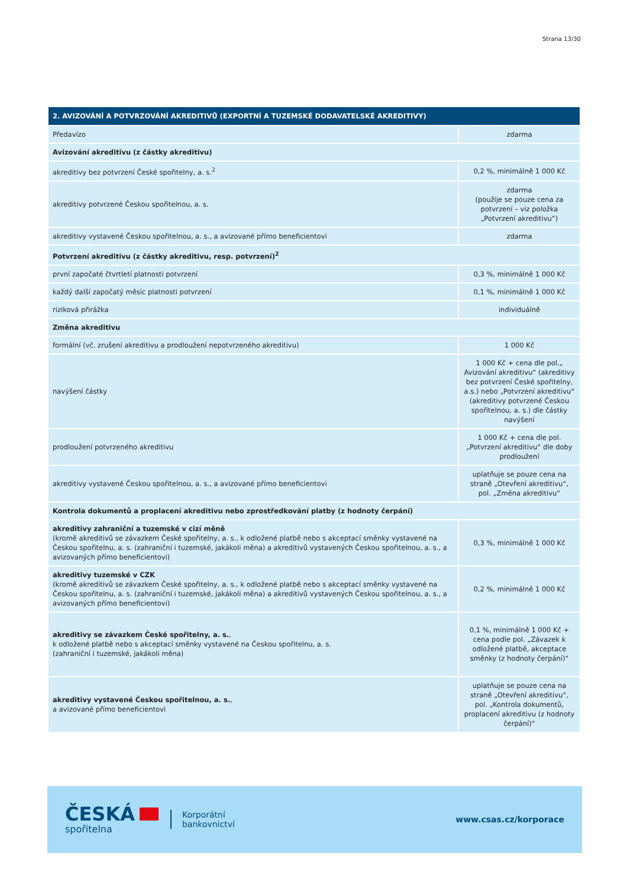Strana 13/30
| 2. AVIZOVÁNÍ A POTVRZOVÁNÍ AKREDITIVŮ (EXPORTNÍ A TUZEMSKÉ DODAVATELSKÉ AKREDITIVY) | |
| --- | --- |
| Předavízo | zdarma |
| Avizování akreditivu (z částky akreditivu) | |
| akreditivy bez potvrzení České spořitelny, a. s.<sup>2</sup> | 0,2 %, minimálně 1 000 Kč |
| akreditivy potvrzené Českou spořitelnou, a. s. | zdarma (použije se pouze cena za potvrzení – viz položka „Potvrzení akreditivu“) |
| akreditivy vystavené Českou spořitelnou, a. s., a avizované přímo beneficientovi | zdarma |
| Potvrzení akreditivu (z částky akreditivu, resp. potvrzení)<sup>2</sup> | |
| první započaté čtvrtletí platnosti potvrzení | 0,3 %, minimálně 1 000 Kč |
| každý další započatý měsíc platnosti potvrzení | 0,1 %, minimálně 1 000 Kč |
| riziková přirážka | individuálně |
| Změna akreditivu | |
| formální (vč. zrušení akreditivu a prodloužení nepotvrzeného akreditivu) | 1 000 Kč |
| navýšení částky | 1 000 Kč + cena dle pol.„ Avizování akreditivu“ (akreditivy bez potvrzení České spořitelny, a.s.) nebo „Potvrzení akreditivu“ (akreditivy potvrzené Českou spořitelnou, a. s.) dle částky navýšení |
| prodloužení potvrzeného akreditivu | 1 000 Kč + cena dle pol. „Potvrzení akreditivu“ dle doby prodloužení |
| akreditivy vystavené Českou spořitelnou, a. s., a avizované přímo beneficientovi | uplatňuje se pouze cena na straně „Otevření akreditivu“, pol. „Změna akreditivu“ |
| Kontrola dokumentů a proplacení akreditivu nebo zprostředkování platby (z hodnoty čerpání) | |
| akreditivy zahraniční a tuzemské v cizí měně (kromě akreditivů se závazkem České spořitelny, a. s., k odložené platbě nebo s akceptací směnky vystavené na Českou spořitelnu, a. s. (zahraniční i tuzemské, jakákoli měna) a akreditivů vystavených Českou spořitelnou, a. s., a avizovaných přímo beneficientovi) | 0,3 %, minimálně 1 000 Kč |
| akreditivy tuzemské v CZK (kromě akreditivů se závazkem České spořitelny, a. s., k odložené platbě nebo s akceptací směnky vystavené na Českou spořitelnu, a. s. (zahraniční i tuzemské, jakákoli měna) a akreditivů vystavených Českou spořitelnou, a. s., a avizovaných přímo beneficientovi) | 0,2 %, minimálně 1 000 Kč |
| akreditivy se závazkem České spořitelny, a. s. , k odložené platbě nebo s akceptací směnky vystavené na Českou spořitelnu, a. s. (zahraniční i tuzemské, jakákoli měna) | 0,1 %, minimálně 1 000 Kč + cena podle pol. „Závazek k odložené platbě, akceptace směnky (z hodnoty čerpání)“ |
| akreditivy vystavené Českou spořitelnou, a. s. , a avizované přímo beneficientovi | uplatňuje se pouze cena na straně „Otevření akreditivu“, pol. „Kontrola dokumentů, proplacení akreditivu (z hodnoty čerpání)“ |
ČESKÁ
spořitelna
Korporátní
bankovnictví
www.csas.cz/korporace